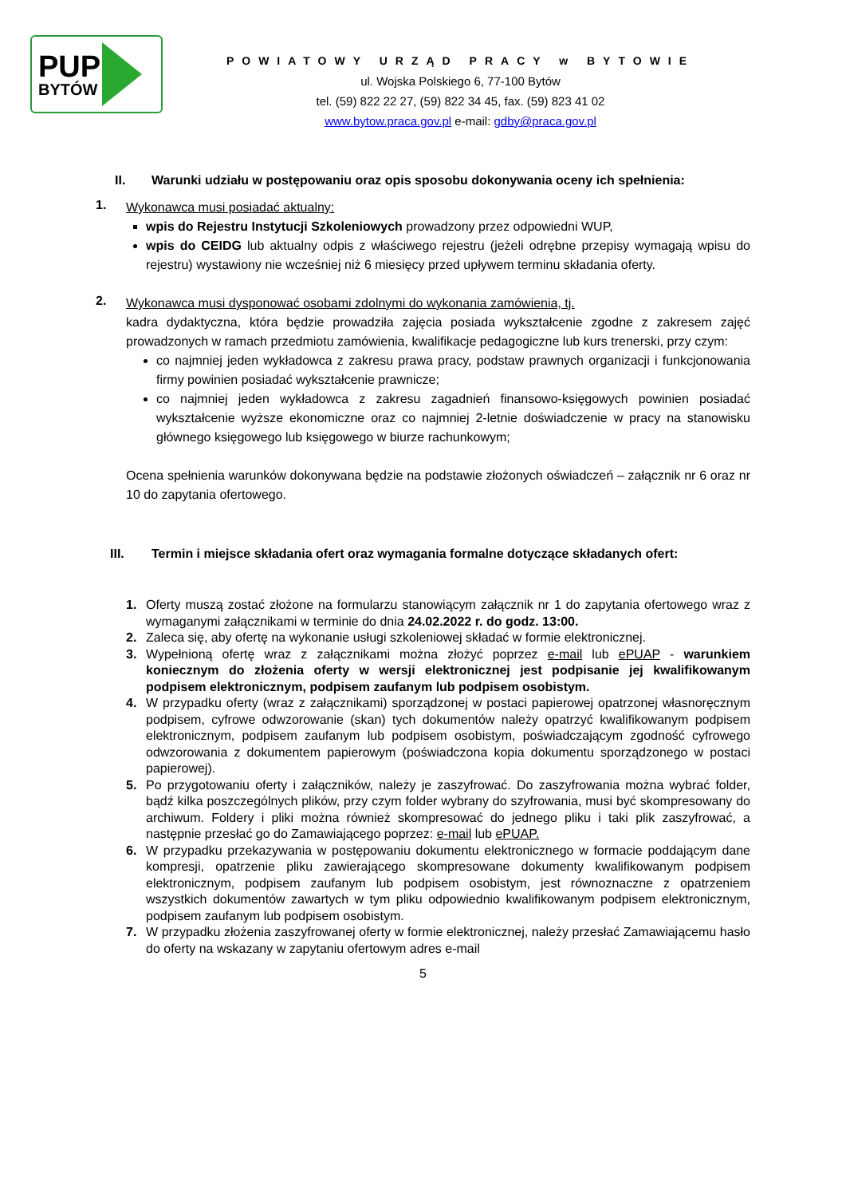PUP
BYTÓW
POWIATOWY URZĄD PRACY w BYTOWIE
ul. Wojska Polskiego 6, 77-100 Bytów
tel. (59) 822 22 27, (59) 822 34 45, fax. (59) 823 41 02
www.bytow.praca.gov.pl e-mail: gdby@praca.gov.pl
II. Warunki udziału w postępowaniu oraz opis sposobu dokonywania oceny ich spełnienia:
1.
Wykonawca musi posiadać aktualny:
wpis do Rejestru Instytucji Szkoleniowych prowadzony przez odpowiedni WUP,
wpis do CEIDG lub aktualny odpis z właściwego rejestru (jeżeli odrębne przepisy wymagają wpisu do rejestru) wystawiony nie wcześniej niż 6 miesięcy przed upływem terminu składania oferty.
2.
Wykonawca musi dysponować osobami zdolnymi do wykonania zamówienia, tj.
kadra dydaktyczna, która będzie prowadziła zajęcia posiada wykształcenie zgodne z zakresem zajęć prowadzonych w ramach przedmiotu zamówienia, kwalifikacje pedagogiczne lub kurs trenerski, przy czym:
co najmniej jeden wykładowca z zakresu prawa pracy, podstaw prawnych organizacji i funkcjonowania firmy powinien posiadać wykształcenie prawnicze;
co najmniej jeden wykładowca z zakresu zagadnień finansowo-księgowych powinien posiadać wykształcenie wyższe ekonomiczne oraz co najmniej 2-letnie doświadczenie w pracy na stanowisku głównego księgowego lub księgowego w biurze rachunkowym;
Ocena spełnienia warunków dokonywana będzie na podstawie złożonych oświadczeń – załącznik nr 6 oraz nr 10 do zapytania ofertowego.
III. Termin i miejsce składania ofert oraz wymagania formalne dotyczące składanych ofert:
1. Oferty muszą zostać złożone na formularzu stanowiącym załącznik nr 1 do zapytania ofertowego wraz z wymaganymi załącznikami w terminie do dnia 24.02.2022 r. do godz. 13:00.
2. Zaleca się, aby ofertę na wykonanie usługi szkoleniowej składać w formie elektronicznej.
3. Wypełnioną ofertę wraz z załącznikami można złożyć poprzez e-mail lub ePUAP - warunkiem koniecznym do złożenia oferty w wersji elektronicznej jest podpisanie jej kwalifikowanym podpisem elektronicznym, podpisem zaufanym lub podpisem osobistym.
4. W przypadku oferty (wraz z załącznikami) sporządzonej w postaci papierowej opatrzonej własnoręcznym podpisem, cyfrowe odwzorowanie (skan) tych dokumentów należy opatrzyć kwalifikowanym podpisem elektronicznym, podpisem zaufanym lub podpisem osobistym, poświadczającym zgodność cyfrowego odwzorowania z dokumentem papierowym (poświadczona kopia dokumentu sporządzonego w postaci papierowej).
5. Po przygotowaniu oferty i załączników, należy je zaszyfrować. Do zaszyfrowania można wybrać folder, bądź kilka poszczególnych plików, przy czym folder wybrany do szyfrowania, musi być skompresowany do archiwum. Foldery i pliki można również skompresować do jednego pliku i taki plik zaszyfrować, a następnie przesłać go do Zamawiającego poprzez: e-mail lub ePUAP.
6. W przypadku przekazywania w postępowaniu dokumentu elektronicznego w formacie poddającym dane kompresji, opatrzenie pliku zawierającego skompresowane dokumenty kwalifikowanym podpisem elektronicznym, podpisem zaufanym lub podpisem osobistym, jest równoznaczne z opatrzeniem wszystkich dokumentów zawartych w tym pliku odpowiednio kwalifikowanym podpisem elektronicznym, podpisem zaufanym lub podpisem osobistym.
7. W przypadku złożenia zaszyfrowanej oferty w formie elektronicznej, należy przesłać Zamawiającemu hasło do oferty na wskazany w zapytaniu ofertowym adres e-mail
5